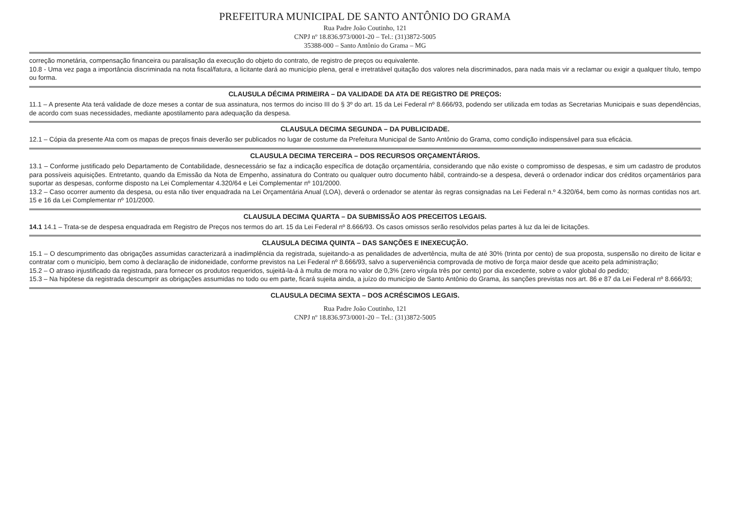PREFEITURA MUNICIPAL DE SANTO ANTÔNIO DO GRAMA
Rua Padre João Coutinho, 121
CNPJ nº 18.836.973/0001-20 – Tel.: (31)3872-5005
35388-000 – Santo Antônio do Grama – MG
correção monetária, compensação financeira ou paralisação da execução do objeto do contrato, de registro de preços ou equivalente.
10.8 - Uma vez paga a importância discriminada na nota fiscal/fatura, a licitante dará ao município plena, geral e irretratável quitação dos valores nela discriminados, para nada mais vir a reclamar ou exigir a qualquer título, tempo ou forma.
CLAUSULA DÉCIMA PRIMEIRA – DA VALIDADE DA ATA DE REGISTRO DE PREÇOS:
11.1 – A presente Ata terá validade de doze meses a contar de sua assinatura, nos termos do inciso III do § 3º do art. 15 da Lei Federal nº 8.666/93, podendo ser utilizada em todas as Secretarias Municipais e suas dependências, de acordo com suas necessidades, mediante apostilamento para adequação da despesa.
CLAUSULA DECIMA SEGUNDA – DA PUBLICIDADE.
12.1 – Cópia da presente Ata com os mapas de preços finais deverão ser publicados no lugar de costume da Prefeitura Municipal de Santo Antônio do Grama, como condição indispensável para sua eficácia.
CLAUSULA DECIMA TERCEIRA – DOS RECURSOS ORÇAMENTÁRIOS.
13.1 – Conforme justificado pelo Departamento de Contabilidade, desnecessário se faz a indicação específica de dotação orçamentária, considerando que não existe o compromisso de despesas, e sim um cadastro de produtos para possíveis aquisições. Entretanto, quando da Emissão da Nota de Empenho, assinatura do Contrato ou qualquer outro documento hábil, contraindo-se a despesa, deverá o ordenador indicar dos créditos orçamentários para suportar as despesas, conforme disposto na Lei Complementar 4.320/64 e Lei Complementar nº 101/2000.
13.2 – Caso ocorrer aumento da despesa, ou esta não tiver enquadrada na Lei Orçamentária Anual (LOA), deverá o ordenador se atentar às regras consignadas na Lei Federal n.º 4.320/64, bem como às normas contidas nos art. 15 e 16 da Lei Complementar nº 101/2000.
CLAUSULA DECIMA QUARTA – DA SUBMISSÃO AOS PRECEITOS LEGAIS.
14.1 14.1 – Trata-se de despesa enquadrada em Registro de Preços nos termos do art. 15 da Lei Federal nº 8.666/93. Os casos omissos serão resolvidos pelas partes à luz da lei de licitações.
CLAUSULA DECIMA QUINTA – DAS SANÇÕES E INEXECUÇÃO.
15.1 – O descumprimento das obrigações assumidas caracterizará a inadimplência da registrada, sujeitando-a as penalidades de advertência, multa de até 30% (trinta por cento) de sua proposta, suspensão no direito de licitar e contratar com o município, bem como à declaração de inidoneidade, conforme previstos na Lei Federal nº 8.666/93, salvo a superveniência comprovada de motivo de força maior desde que aceito pela administração;
15.2 – O atraso injustificado da registrada, para fornecer os produtos requeridos, sujeitá-la-á à multa de mora no valor de 0,3% (zero vírgula três por cento) por dia excedente, sobre o valor global do pedido;
15.3 – Na hipótese da registrada descumprir as obrigações assumidas no todo ou em parte, ficará sujeita ainda, a juízo do município de Santo Antônio do Grama, às sanções previstas nos art. 86 e 87 da Lei Federal nº 8.666/93;
CLAUSULA DECIMA SEXTA – DOS ACRÉSCIMOS LEGAIS.
Rua Padre João Coutinho, 121
CNPJ nº 18.836.973/0001-20 – Tel.: (31)3872-5005